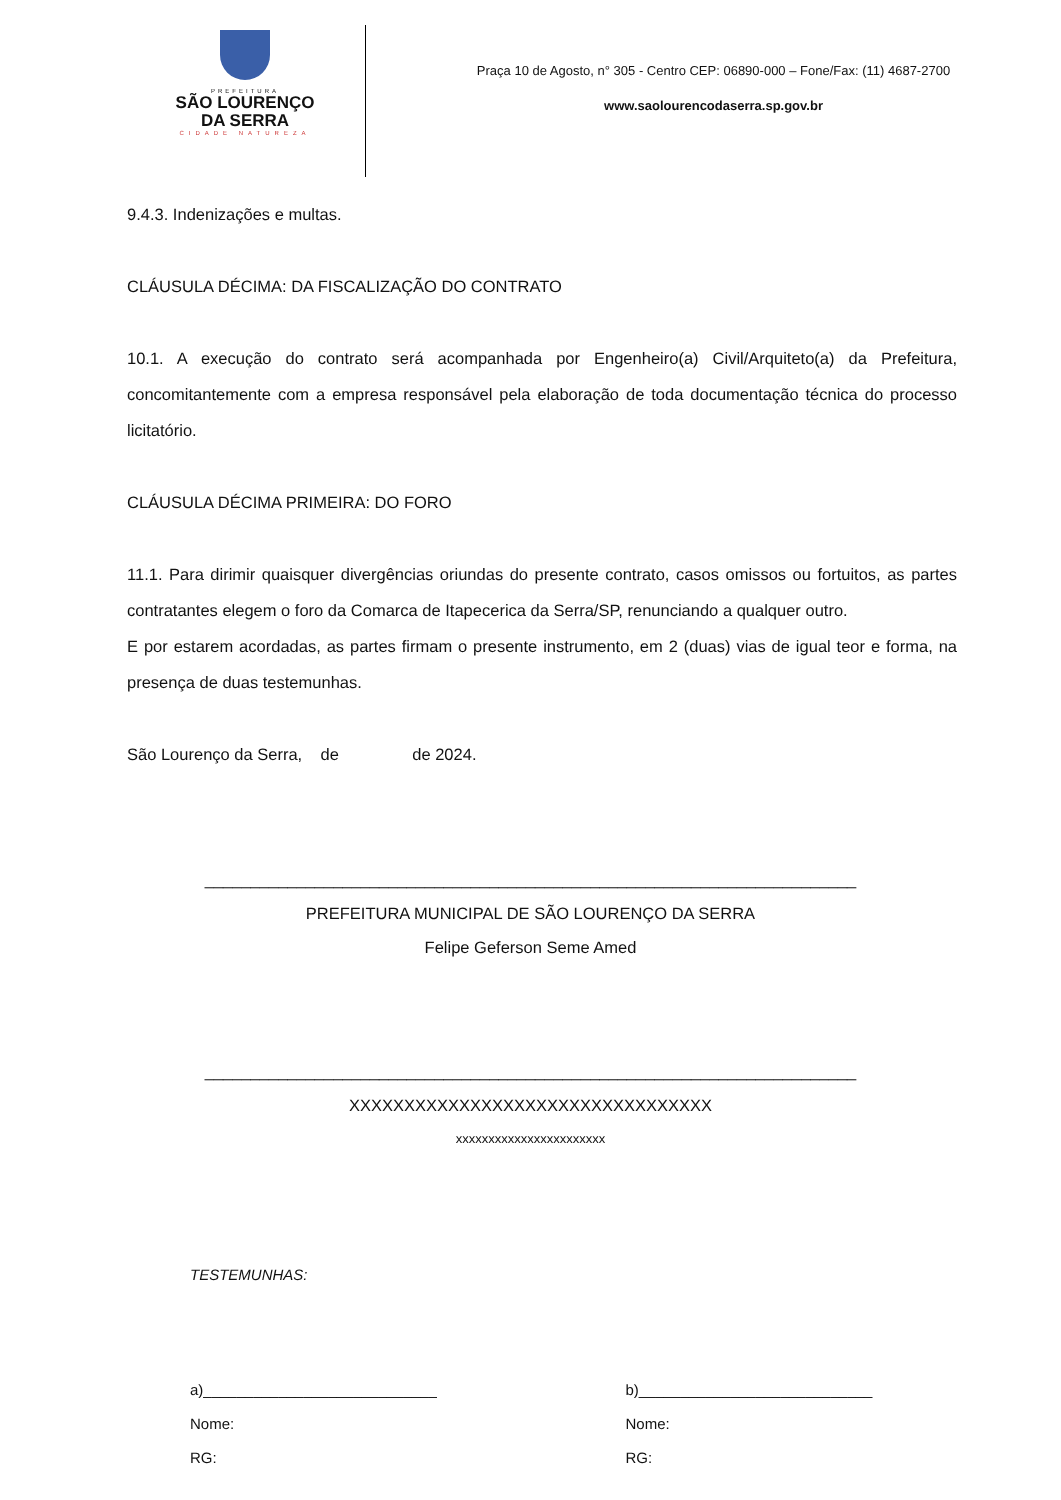PREFEITURA
SÃO LOURENÇO
DA SERRA
CIDADE NATUREZA
Praça 10 de Agosto, n° 305 - Centro CEP: 06890-000 – Fone/Fax: (11) 4687-2700
www.saolourencodaserra.sp.gov.br
9.4.3. Indenizações e multas.
CLÁUSULA DÉCIMA: DA FISCALIZAÇÃO DO CONTRATO
10.1. A execução do contrato será acompanhada por Engenheiro(a) Civil/Arquiteto(a) da Prefeitura, concomitantemente com a empresa responsável pela elaboração de toda documentação técnica do processo licitatório.
CLÁUSULA DÉCIMA PRIMEIRA: DO FORO
11.1. Para dirimir quaisquer divergências oriundas do presente contrato, casos omissos ou fortuitos, as partes contratantes elegem o foro da Comarca de Itapecerica da Serra/SP, renunciando a qualquer outro.
E por estarem acordadas, as partes firmam o presente instrumento, em 2 (duas) vias de igual teor e forma, na presença de duas testemunhas.
São Lourenço da Serra, de de 2024.
_______________________________________________________________________
PREFEITURA MUNICIPAL DE SÃO LOURENÇO DA SERRA
Felipe Geferson Seme Amed
_______________________________________________________________________
XXXXXXXXXXXXXXXXXXXXXXXXXXXXXXXXX
xxxxxxxxxxxxxxxxxxxxxxx
TESTEMUNHAS:
a)____________________________
Nome:
RG:
b)____________________________
Nome:
RG: